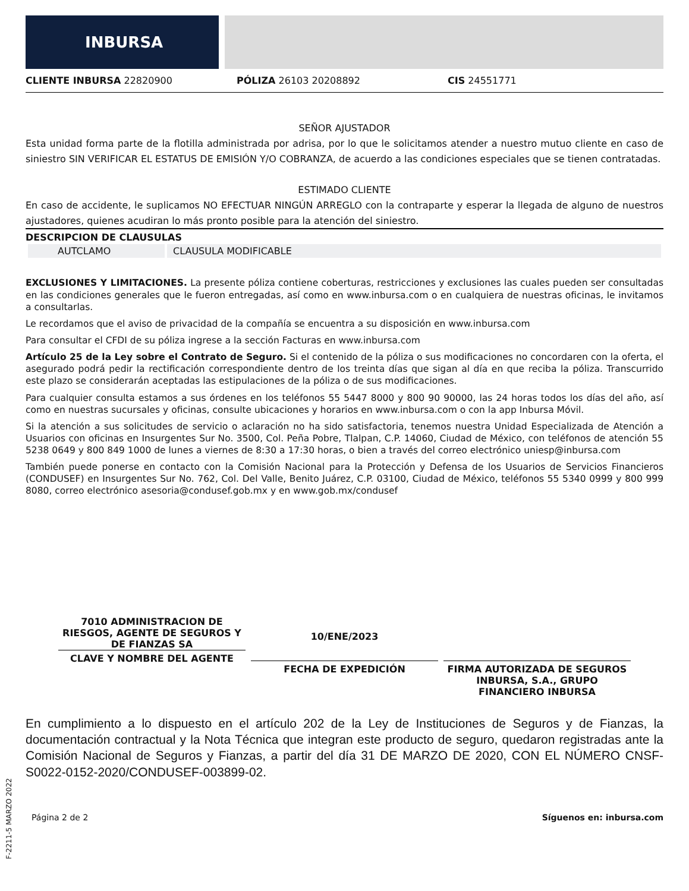INBURSA
CLIENTE INBURSA 22820900 PÓLIZA 26103 20208892 CIS 24551771
SEÑOR AJUSTADOR
Esta unidad forma parte de la flotilla administrada por adrisa, por lo que le solicitamos atender a nuestro mutuo cliente en caso de siniestro SIN VERIFICAR EL ESTATUS DE EMISIÓN Y/O COBRANZA, de acuerdo a las condiciones especiales que se tienen contratadas.
ESTIMADO CLIENTE
En caso de accidente, le suplicamos NO EFECTUAR NINGÚN ARREGLO con la contraparte y esperar la llegada de alguno de nuestros ajustadores, quienes acudiran lo más pronto posible para la atención del siniestro.
DESCRIPCION DE CLAUSULAS
| AUTCLAMO | CLAUSULA MODIFICABLE |
EXCLUSIONES Y LIMITACIONES. La presente póliza contiene coberturas, restricciones y exclusiones las cuales pueden ser consultadas en las condiciones generales que le fueron entregadas, así como en www.inbursa.com o en cualquiera de nuestras oficinas, le invitamos a consultarlas.
Le recordamos que el aviso de privacidad de la compañía se encuentra a su disposición en www.inbursa.com
Para consultar el CFDI de su póliza ingrese a la sección Facturas en www.inbursa.com
Artículo 25 de la Ley sobre el Contrato de Seguro. Si el contenido de la póliza o sus modificaciones no concordaren con la oferta, el asegurado podrá pedir la rectificación correspondiente dentro de los treinta días que sigan al día en que reciba la póliza. Transcurrido este plazo se considerarán aceptadas las estipulaciones de la póliza o de sus modificaciones.
Para cualquier consulta estamos a sus órdenes en los teléfonos 55 5447 8000 y 800 90 90000, las 24 horas todos los días del año, así como en nuestras sucursales y oficinas, consulte ubicaciones y horarios en www.inbursa.com o con la app Inbursa Móvil.
Si la atención a sus solicitudes de servicio o aclaración no ha sido satisfactoria, tenemos nuestra Unidad Especializada de Atención a Usuarios con oficinas en Insurgentes Sur No. 3500, Col. Peña Pobre, Tlalpan, C.P. 14060, Ciudad de México, con teléfonos de atención 55 5238 0649 y 800 849 1000 de lunes a viernes de 8:30 a 17:30 horas, o bien a través del correo electrónico uniesp@inbursa.com
También puede ponerse en contacto con la Comisión Nacional para la Protección y Defensa de los Usuarios de Servicios Financieros (CONDUSEF) en Insurgentes Sur No. 762, Col. Del Valle, Benito Juárez, C.P. 03100, Ciudad de México, teléfonos 55 5340 0999 y 800 999 8080, correo electrónico asesoria@condusef.gob.mx y en www.gob.mx/condusef
7010 ADMINISTRACION DE RIESGOS, AGENTE DE SEGUROS Y DE FIANZAS SA
CLAVE Y NOMBRE DEL AGENTE
10/ENE/2023
FECHA DE EXPEDICIÓN
FIRMA AUTORIZADA DE SEGUROS INBURSA, S.A., GRUPO FINANCIERO INBURSA
En cumplimiento a lo dispuesto en el artículo 202 de la Ley de Instituciones de Seguros y de Fianzas, la documentación contractual y la Nota Técnica que integran este producto de seguro, quedaron registradas ante la Comisión Nacional de Seguros y Fianzas, a partir del día 31 DE MARZO DE 2020, CON EL NÚMERO CNSF-S0022-0152-2020/CONDUSEF-003899-02.
Página 2 de 2 Síguenos en: inbursa.com
F-2211-5 MARZO 2022